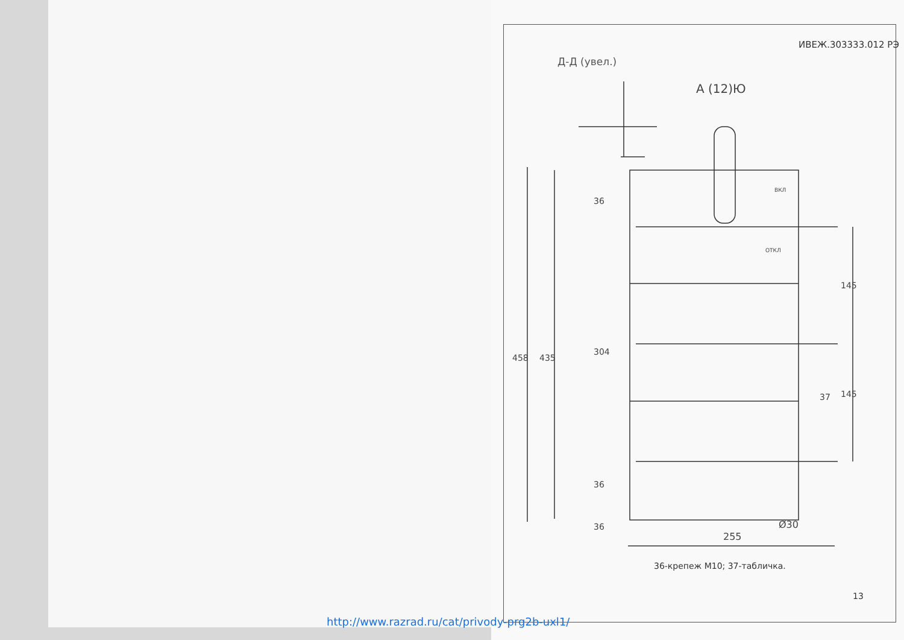ИВЕЖ.303333.012 РЭ
Д-Д (увел.)
А (12)Ю
458 435
304
36
36
36
145
145
37
Ø30
255
ВКЛ
ОТКЛ
36-крепеж М10; 37-табличка.
13
http://www.razrad.ru/cat/privody-prg2b-uxl1/